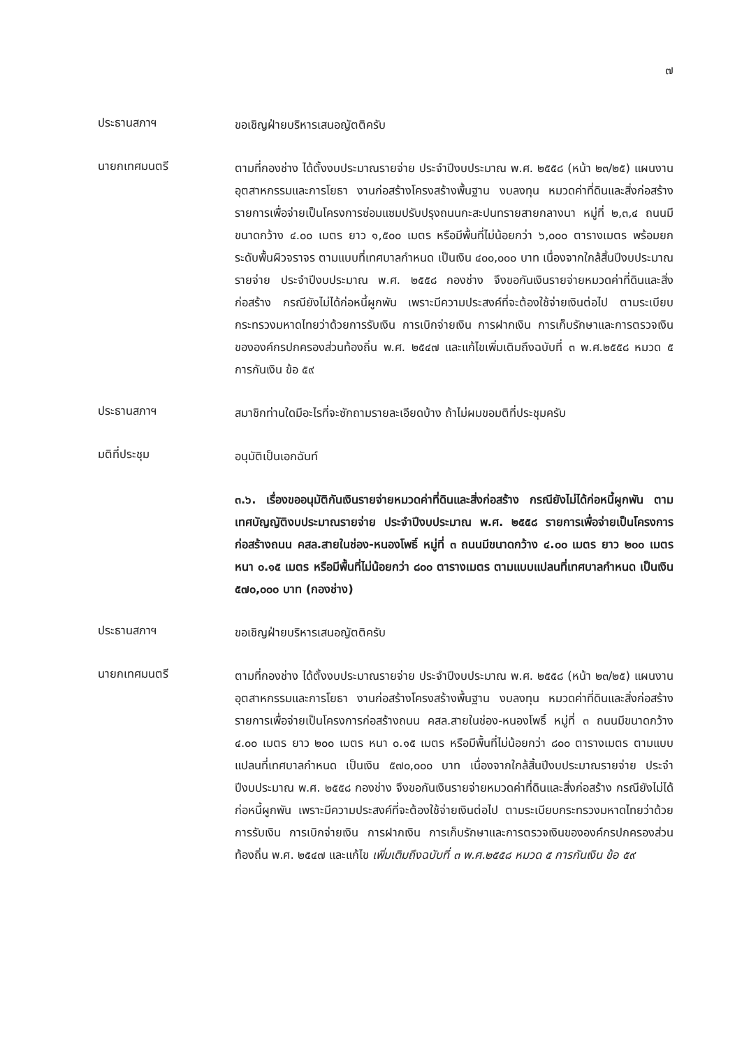๗
ประธานสภาฯ
ขอเชิญฝ่ายบริหารเสนอญัตติครับ
นายกเทศมนตรี
ตามที่กองช่าง ได้ตั้งงบประมาณรายจ่าย ประจำปีงบประมาณ พ.ศ. ๒๕๕๘ (หน้า ๒๓/๒๕) แผนงานอุตสาหกรรมและการโยธา งานก่อสร้างโครงสร้างพื้นฐาน งบลงทุน หมวดค่าที่ดินและสิ่งก่อสร้าง รายการเพื่อจ่ายเป็นโครงการซ่อมแซมปรับปรุงถนนกะสะปนทรายสายกลางนา หมู่ที่ ๒,๓,๔ ถนนมีขนาดกว้าง ๔.๐๐ เมตร ยาว ๑,๕๐๐ เมตร หรือมีพื้นที่ไม่น้อยกว่า ๖,๐๐๐ ตารางเมตร พร้อมยกระดับพื้นผิวจราจร ตามแบบที่เทศบาลกำหนด เป็นเงิน ๔๐๐,๐๐๐ บาท เนื่องจากใกล้สิ้นปีงบประมาณรายจ่าย ประจำปีงบประมาณ พ.ศ. ๒๕๕๘ กองช่าง จึงขอกันเงินรายจ่ายหมวดค่าที่ดินและสิ่งก่อสร้าง กรณียังไม่ได้ก่อหนี้ผูกพัน เพราะมีความประสงค์ที่จะต้องใช้จ่ายเงินต่อไป ตามระเบียบกระทรวงมหาดไทยว่าด้วยการรับเงิน การเบิกจ่ายเงิน การฝากเงิน การเก็บรักษาและการตรวจเงินขององค์กรปกครองส่วนท้องถิ่น พ.ศ. ๒๕๔๗ และแก้ไขเพิ่มเติมถึงฉบับที่ ๓ พ.ศ.๒๕๕๘ หมวด ๕ การกันเงิน ข้อ ๕๙
ประธานสภาฯ
สมาชิกท่านใดมีอะไรที่จะซักถามรายละเอียดบ้าง ถ้าไม่ผมขอมติที่ประชุมครับ
มติที่ประชุม
อนุมัติเป็นเอกฉันท์
๓.๖. เรื่องขออนุมัติกันเงินรายจ่ายหมวดค่าที่ดินและสิ่งก่อสร้าง กรณียังไม่ได้ก่อหนี้ผูกพัน ตามเทศบัญญัติงบประมาณรายจ่าย ประจำปีงบประมาณ พ.ศ. ๒๕๕๘ รายการเพื่อจ่ายเป็นโครงการก่อสร้างถนน คสล.สายในช่อง-หนองโพธิ์ หมู่ที่ ๓ ถนนมีขนาดกว้าง ๔.๐๐ เมตร ยาว ๒๐๐ เมตร หนา ๐.๑๕ เมตร หรือมีพื้นที่ไม่น้อยกว่า ๘๐๐ ตารางเมตร ตามแบบแปลนที่เทศบาลกำหนด เป็นเงิน ๕๗๐,๐๐๐ บาท (กองช่าง)
ประธานสภาฯ
ขอเชิญฝ่ายบริหารเสนอญัตติครับ
นายกเทศมนตรี
ตามที่กองช่าง ได้ตั้งงบประมาณรายจ่าย ประจำปีงบประมาณ พ.ศ. ๒๕๕๘ (หน้า ๒๓/๒๕) แผนงานอุตสาหกรรมและการโยธา งานก่อสร้างโครงสร้างพื้นฐาน งบลงทุน หมวดค่าที่ดินและสิ่งก่อสร้าง รายการเพื่อจ่ายเป็นโครงการก่อสร้างถนน คสล.สายในช่อง-หนองโพธิ์ หมู่ที่ ๓ ถนนมีขนาดกว้าง ๔.๐๐ เมตร ยาว ๒๐๐ เมตร หนา ๐.๑๕ เมตร หรือมีพื้นที่ไม่น้อยกว่า ๘๐๐ ตารางเมตร ตามแบบแปลนที่เทศบาลกำหนด เป็นเงิน ๕๗๐,๐๐๐ บาท เนื่องจากใกล้สิ้นปีงบประมาณรายจ่าย ประจำปีงบประมาณ พ.ศ. ๒๕๕๘ กองช่าง จึงขอกันเงินรายจ่ายหมวดค่าที่ดินและสิ่งก่อสร้าง กรณียังไม่ได้ก่อหนี้ผูกพัน เพราะมีความประสงค์ที่จะต้องใช้จ่ายเงินต่อไป ตามระเบียบกระทรวงมหาดไทยว่าด้วยการรับเงิน การเบิกจ่ายเงิน การฝากเงิน การเก็บรักษาและการตรวจเงินขององค์กรปกครองส่วนท้องถิ่น พ.ศ. ๒๕๔๗ และแก้ไข เพิ่มเติมถึงฉบับที่ ๓ พ.ศ.๒๕๕๘ หมวด ๕ การกันเงิน ข้อ ๕๙